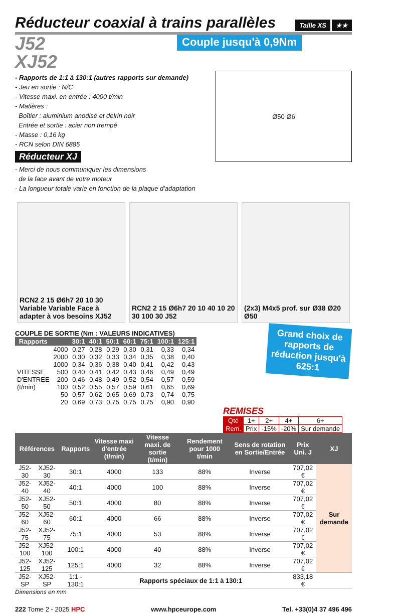Réducteur coaxial à trains parallèles Taille XS ★★
J52
XJ52
Couple jusqu'à 0,9Nm
- Rapports de 1:1 à 130:1 (autres rapports sur demande)
- Jeu en sortie : N/C
- Vitesse maxi. en entrée : 4000 t/min
- Matières :
Boîtier : aluminium anodisé et delrin noir
Entrée et sortie : acier non trempé
- Masse : 0,16 kg
- RCN selon DIN 6885
Réducteur XJ
- Merci de nous communiquer les dimensions
de la face avant de votre moteur
- La longueur totale varie en fonction de la plaque d'adaptation
Ø50 Ø6
RCN2 2 15 Ø6h7 20 10 30 Variable Variable Face à adapter à vos besoins XJ52
RCN2 2 15 Ø6h7 20 10 40 10 20 30 100 30 J52
(2x3) M4x5 prof. sur Ø38 Ø20 Ø50
Grand choix de rapports de réduction jusqu'à 625:1
COUPLE DE SORTIE (Nm : VALEURS INDICATIVES)
| Rapports | | 30:1 | 40:1 | 50:1 | 60:1 | 75:1 | 100:1 | 125:1 |
| --- | --- | --- | --- | --- | --- | --- | --- | --- |
| | 4000 | 0,27 | 0,28 | 0,29 | 0,30 | 0,31 | 0,33 | 0,34 |
| | 2000 | 0,30 | 0,32 | 0,33 | 0,34 | 0,35 | 0,38 | 0,40 |
| | 1000 | 0,34 | 0,36 | 0,38 | 0,40 | 0,41 | 0,42 | 0,43 |
| VITESSE | 500 | 0,40 | 0,41 | 0,42 | 0,43 | 0,46 | 0,49 | 0,49 |
| D'ENTREE | 200 | 0,46 | 0,48 | 0,49 | 0,52 | 0,54 | 0,57 | 0,59 |
| (t/min) | 100 | 0,52 | 0,55 | 0,57 | 0,59 | 0,61 | 0,65 | 0,69 |
| | 50 | 0,57 | 0,62 | 0,65 | 0,69 | 0,73 | 0,74 | 0,75 |
| | 20 | 0,69 | 0,73 | 0,75 | 0,75 | 0,75 | 0,90 | 0,90 |
REMISES
| Qté | 1+ | 2+ | 4+ | 6+ |
| Rem. | Prix | -15% | -20% | Sur demande |
| Références | | Rapports | Vitesse maxi d'entrée (t/min) | Vitesse maxi. de sortie (t/min) | Rendement pour 1000 t/min | Sens de rotation en Sortie/Entrée | Prix Uni. J | XJ |
| --- | --- | --- | --- | --- | --- | --- | --- | --- |
| J52-30 | XJ52-30 | 30:1 | 4000 | 133 | 88% | Inverse | 707,02 € | Sur demande |
| J52-40 | XJ52-40 | 40:1 | 4000 | 100 | 88% | Inverse | 707,02 € | |
| J52-50 | XJ52-50 | 50:1 | 4000 | 80 | 88% | Inverse | 707,02 € | |
| J52-60 | XJ52-60 | 60:1 | 4000 | 66 | 88% | Inverse | 707,02 € | |
| J52-75 | XJ52-75 | 75:1 | 4000 | 53 | 88% | Inverse | 707,02 € | |
| J52-100 | XJ52-100 | 100:1 | 4000 | 40 | 88% | Inverse | 707,02 € | |
| J52-125 | XJ52-125 | 125:1 | 4000 | 32 | 88% | Inverse | 707,02 € | |
| J52-SP | XJ52-SP | 1:1 - 130:1 | Rapports spéciaux de 1:1 à 130:1 | | | | 833,18 € | |
Dimensions en mm
222 Tome 2 - 2025 HPC www.hpceurope.com Tel. +33(0)4 37 496 496